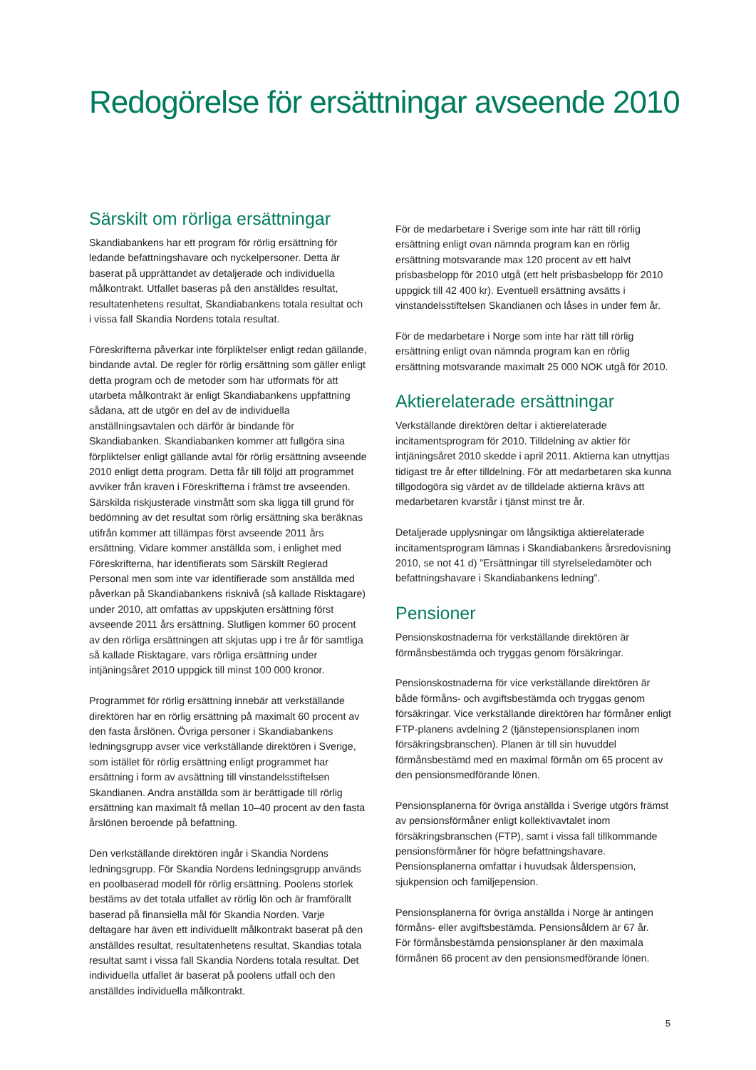Redogörelse för ersättningar avseende 2010
Särskilt om rörliga ersättningar
Skandiabankens har ett program för rörlig ersättning för ledande befattningshavare och nyckelpersoner. Detta är baserat på upprättandet av detaljerade och individuella målkontrakt. Utfallet baseras på den anställdes resultat, resultatenhetens resultat, Skandiabankens totala resultat och i vissa fall Skandia Nordens totala resultat.
Föreskrifterna påverkar inte förpliktelser enligt redan gällande, bindande avtal. De regler för rörlig ersättning som gäller enligt detta program och de metoder som har utformats för att utarbeta målkontrakt är enligt Skandiabankens uppfattning sådana, att de utgör en del av de individuella anställningsavtalen och därför är bindande för Skandiabanken. Skandiabanken kommer att fullgöra sina förpliktelser enligt gällande avtal för rörlig ersättning avseende 2010 enligt detta program. Detta får till följd att programmet avviker från kraven i Föreskrifterna i främst tre avseenden. Särskilda riskjusterade vinstmått som ska ligga till grund för bedömning av det resultat som rörlig ersättning ska beräknas utifrån kommer att tillämpas först avseende 2011 års ersättning. Vidare kommer anställda som, i enlighet med Föreskrifterna, har identifierats som Särskilt Reglerad Personal men som inte var identifierade som anställda med påverkan på Skandiabankens risknivå (så kallade Risktagare) under 2010, att omfattas av uppskjuten ersättning först avseende 2011 års ersättning. Slutligen kommer 60 procent av den rörliga ersättningen att skjutas upp i tre år för samtliga så kallade Risktagare, vars rörliga ersättning under intjäningsåret 2010 uppgick till minst 100 000 kronor.
Programmet för rörlig ersättning innebär att verkställande direktören har en rörlig ersättning på maximalt 60 procent av den fasta årslönen. Övriga personer i Skandiabankens ledningsgrupp avser vice verkställande direktören i Sverige, som istället för rörlig ersättning enligt programmet har ersättning i form av avsättning till vinstandelsstiftelsen Skandianen. Andra anställda som är berättigade till rörlig ersättning kan maximalt få mellan 10–40 procent av den fasta årslönen beroende på befattning.
Den verkställande direktören ingår i Skandia Nordens ledningsgrupp. För Skandia Nordens ledningsgrupp används en poolbaserad modell för rörlig ersättning. Poolens storlek bestäms av det totala utfallet av rörlig lön och är framförallt baserad på finansiella mål för Skandia Norden. Varje deltagare har även ett individuellt målkontrakt baserat på den anställdes resultat, resultatenhetens resultat, Skandias totala resultat samt i vissa fall Skandia Nordens totala resultat. Det individuella utfallet är baserat på poolens utfall och den anställdes individuella målkontrakt.
För de medarbetare i Sverige som inte har rätt till rörlig ersättning enligt ovan nämnda program kan en rörlig ersättning motsvarande max 120 procent av ett halvt prisbasbelopp för 2010 utgå (ett helt prisbasbelopp för 2010 uppgick till 42 400 kr). Eventuell ersättning avsätts i vinstandelsstiftelsen Skandianen och låses in under fem år.
För de medarbetare i Norge som inte har rätt till rörlig ersättning enligt ovan nämnda program kan en rörlig ersättning motsvarande maximalt 25 000 NOK utgå för 2010.
Aktierelaterade ersättningar
Verkställande direktören deltar i aktierelaterade incitamentsprogram för 2010. Tilldelning av aktier för intjäningsåret 2010 skedde i april 2011. Aktierna kan utnyttjas tidigast tre år efter tilldelning. För att medarbetaren ska kunna tillgodogöra sig värdet av de tilldelade aktierna krävs att medarbetaren kvarstår i tjänst minst tre år.
Detaljerade upplysningar om långsiktiga aktierelaterade incitamentsprogram lämnas i Skandiabankens årsredovisning 2010, se not 41 d) ”Ersättningar till styrelseledamöter och befattningshavare i Skandiabankens ledning”.
Pensioner
Pensionskostnaderna för verkställande direktören är förmånsbestämda och tryggas genom försäkringar.
Pensionskostnaderna för vice verkställande direktören är både förmåns- och avgiftsbestämda och tryggas genom försäkringar. Vice verkställande direktören har förmåner enligt FTP-planens avdelning 2 (tjänstepensionsplanen inom försäkringsbranschen). Planen är till sin huvuddel förmånsbestämd med en maximal förmån om 65 procent av den pensionsmedförande lönen.
Pensionsplanerna för övriga anställda i Sverige utgörs främst av pensionsförmåner enligt kollektivavtalet inom försäkringsbranschen (FTP), samt i vissa fall tillkommande pensionsförmåner för högre befattningshavare. Pensionsplanerna omfattar i huvudsak ålderspension, sjukpension och familjepension.
Pensionsplanerna för övriga anställda i Norge är antingen förmåns- eller avgiftsbestämda. Pensionsåldern är 67 år.
För förmånsbestämda pensionsplaner är den maximala förmånen 66 procent av den pensionsmedförande lönen.
5